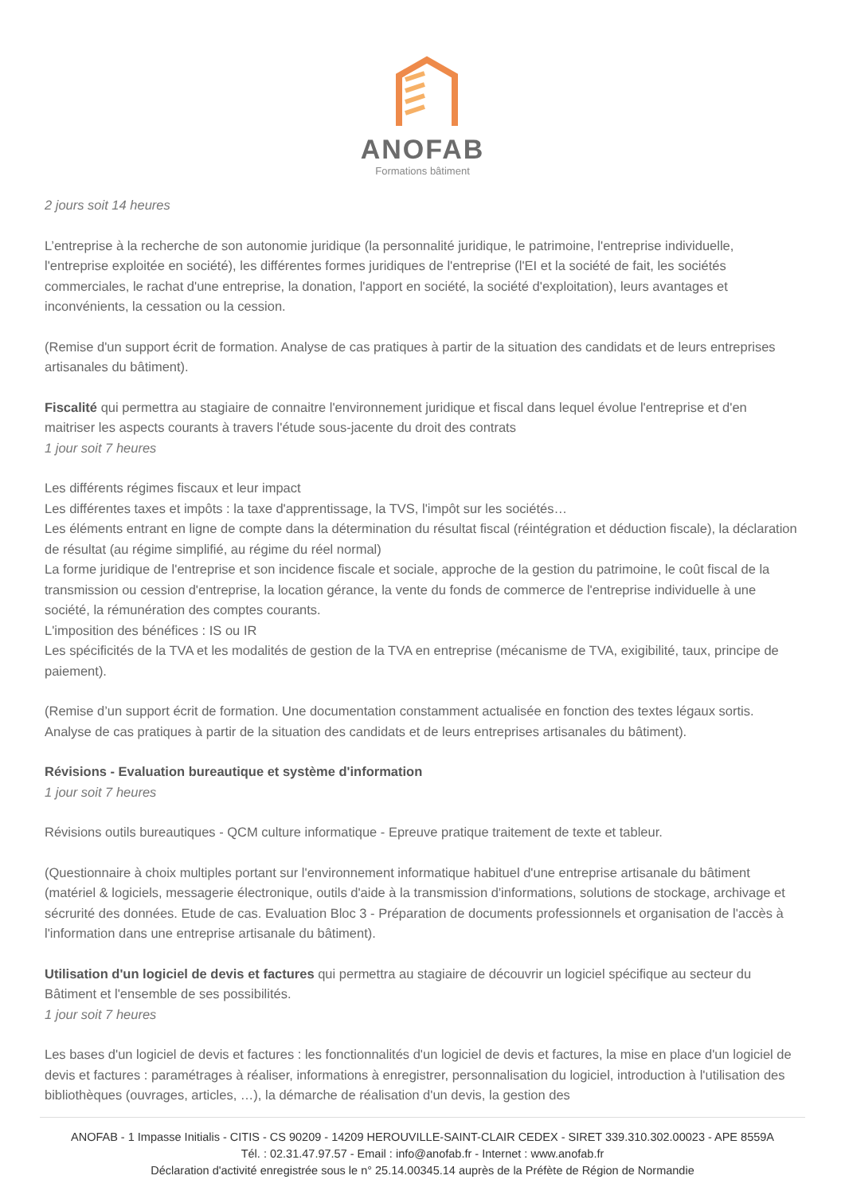ANOFAB
Formations bâtiment
2 jours soit 14 heures
L’entreprise à la recherche de son autonomie juridique (la personnalité juridique, le patrimoine, l'entreprise individuelle, l'entreprise exploitée en société), les différentes formes juridiques de l'entreprise (l'EI et la société de fait, les sociétés commerciales, le rachat d'une entreprise, la donation, l'apport en société, la société d'exploitation), leurs avantages et inconvénients, la cessation ou la cession.
(Remise d'un support écrit de formation. Analyse de cas pratiques à partir de la situation des candidats et de leurs entreprises artisanales du bâtiment).
Fiscalité qui permettra au stagiaire de connaitre l'environnement juridique et fiscal dans lequel évolue l'entreprise et d'en maitriser les aspects courants à travers l'étude sous-jacente du droit des contrats
1 jour soit 7 heures
Les différents régimes fiscaux et leur impact
Les différentes taxes et impôts : la taxe d'apprentissage, la TVS, l'impôt sur les sociétés…
Les éléments entrant en ligne de compte dans la détermination du résultat fiscal (réintégration et déduction fiscale), la déclaration de résultat (au régime simplifié, au régime du réel normal)
La forme juridique de l'entreprise et son incidence fiscale et sociale, approche de la gestion du patrimoine, le coût fiscal de la transmission ou cession d'entreprise, la location gérance, la vente du fonds de commerce de l'entreprise individuelle à une société, la rémunération des comptes courants.
L'imposition des bénéfices : IS ou IR
Les spécificités de la TVA et les modalités de gestion de la TVA en entreprise (mécanisme de TVA, exigibilité, taux, principe de paiement).
(Remise d’un support écrit de formation. Une documentation constamment actualisée en fonction des textes légaux sortis. Analyse de cas pratiques à partir de la situation des candidats et de leurs entreprises artisanales du bâtiment).
Révisions - Evaluation bureautique et système d'information
1 jour soit 7 heures
Révisions outils bureautiques - QCM culture informatique - Epreuve pratique traitement de texte et tableur.
(Questionnaire à choix multiples portant sur l'environnement informatique habituel d'une entreprise artisanale du bâtiment (matériel & logiciels, messagerie électronique, outils d'aide à la transmission d'informations, solutions de stockage, archivage et sécrurité des données. Etude de cas. Evaluation Bloc 3 - Préparation de documents professionnels et organisation de l'accès à l'information dans une entreprise artisanale du bâtiment).
Utilisation d'un logiciel de devis et factures qui permettra au stagiaire de découvrir un logiciel spécifique au secteur du Bâtiment et l'ensemble de ses possibilités.
1 jour soit 7 heures
Les bases d'un logiciel de devis et factures : les fonctionnalités d'un logiciel de devis et factures, la mise en place d'un logiciel de devis et factures : paramétrages à réaliser, informations à enregistrer, personnalisation du logiciel, introduction à l'utilisation des bibliothèques (ouvrages, articles, …), la démarche de réalisation d'un devis, la gestion des
ANOFAB - 1 Impasse Initialis - CITIS - CS 90209 - 14209 HEROUVILLE-SAINT-CLAIR CEDEX - SIRET 339.310.302.00023 - APE 8559A
Tél. : 02.31.47.97.57 - Email : info@anofab.fr - Internet : www.anofab.fr
Déclaration d'activité enregistrée sous le n° 25.14.00345.14 auprès de la Préfète de Région de Normandie